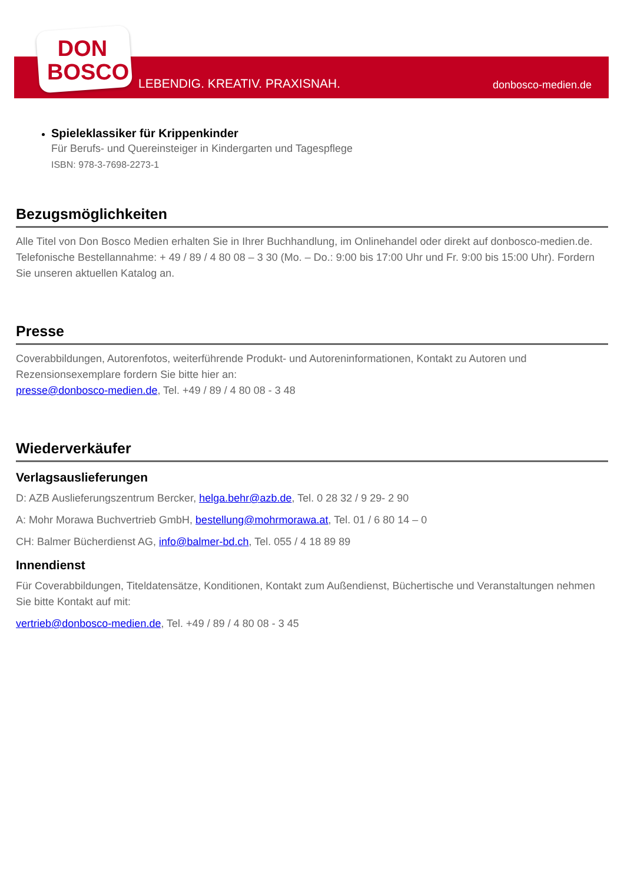DON
BOSCO
LEBENDIG. KREATIV. PRAXISNAH. donbosco-medien.de
Spieleklassiker für Krippenkinder
Für Berufs- und Quereinsteiger in Kindergarten und Tagespflege
ISBN: 978-3-7698-2273-1
Bezugsmöglichkeiten
Alle Titel von Don Bosco Medien erhalten Sie in Ihrer Buchhandlung, im Onlinehandel oder direkt auf donbosco-medien.de. Telefonische Bestellannahme: + 49 / 89 / 4 80 08 – 3 30 (Mo. – Do.: 9:00 bis 17:00 Uhr und Fr. 9:00 bis 15:00 Uhr). Fordern Sie unseren aktuellen Katalog an.
Presse
Coverabbildungen, Autorenfotos, weiterführende Produkt- und Autoreninformationen, Kontakt zu Autoren und Rezensionsexemplare fordern Sie bitte hier an:
presse@donbosco-medien.de, Tel. +49 / 89 / 4 80 08 - 3 48
Wiederverkäufer
Verlagsauslieferungen
D: AZB Auslieferungszentrum Bercker, helga.behr@azb.de, Tel. 0 28 32 / 9 29- 2 90
A: Mohr Morawa Buchvertrieb GmbH, bestellung@mohrmorawa.at, Tel. 01 / 6 80 14 – 0
CH: Balmer Bücherdienst AG, info@balmer-bd.ch, Tel. 055 / 4 18 89 89
Innendienst
Für Coverabbildungen, Titeldatensätze, Konditionen, Kontakt zum Außendienst, Büchertische und Veranstaltungen nehmen Sie bitte Kontakt auf mit:
vertrieb@donbosco-medien.de, Tel. +49 / 89 / 4 80 08 - 3 45